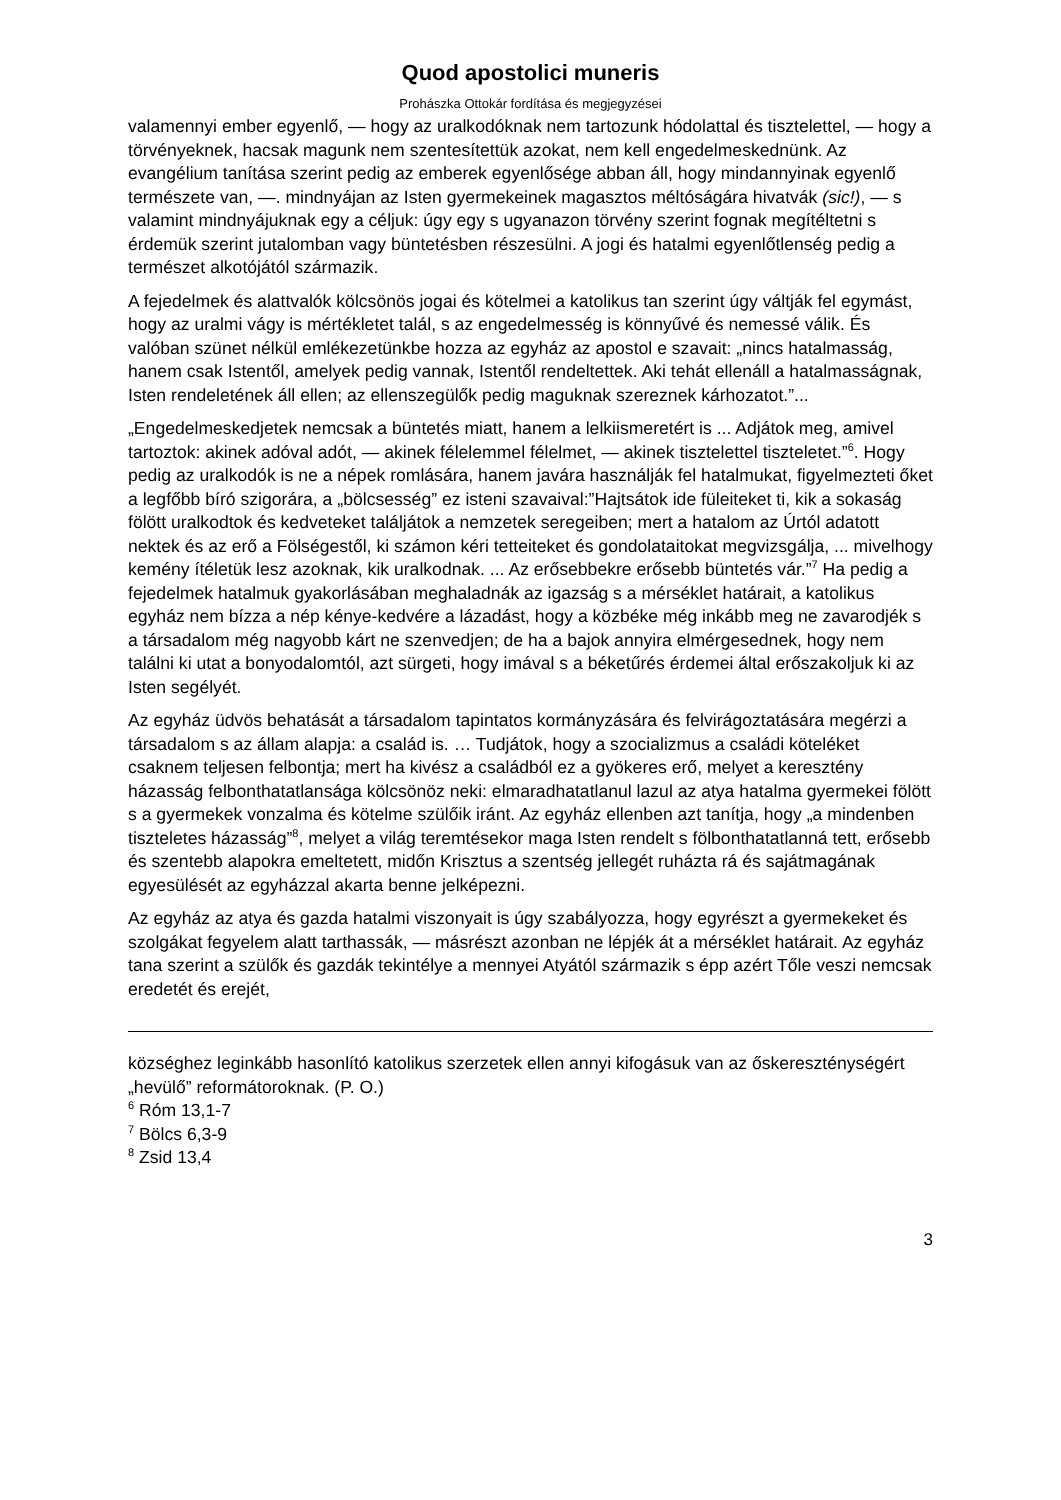Quod apostolici muneris
Prohászka Ottokár fordítása és megjegyzései
valamennyi ember egyenlő, — hogy az uralkodóknak nem tartozunk hódolattal és tisztelettel, — hogy a törvényeknek, hacsak magunk nem szentesítettük azokat, nem kell engedelmeskednünk. Az evangélium tanítása szerint pedig az emberek egyenlősége abban áll, hogy mindannyinak egyenlő természete van, —. mindnyájan az Isten gyermekeinek magasztos méltóságára hivatvák (sic!), — s valamint mindnyájuknak egy a céljuk: úgy egy s ugyanazon törvény szerint fognak megítéltetni s érdemük szerint jutalomban vagy büntetésben részesülni. A jogi és hatalmi egyenlőtlenség pedig a természet alkotójától származik.
A fejedelmek és alattvalók kölcsönös jogai és kötelmei a katolikus tan szerint úgy váltják fel egymást, hogy az uralmi vágy is mértékletet talál, s az engedelmesség is könnyűvé és nemessé válik. És valóban szünet nélkül emlékezetünkbe hozza az egyház az apostol e szavait: „nincs hatalmasság, hanem csak Istentől, amelyek pedig vannak, Istentől rendeltettek. Aki tehát ellenáll a hatalmasságnak, Isten rendeletének áll ellen; az ellenszegülők pedig maguknak szereznek kárhozatot.”...
„Engedelmeskedjetek nemcsak a büntetés miatt, hanem a lelkiismeretért is ... Adjátok meg, amivel tartoztok: akinek adóval adót, — akinek félelemmel félelmet, — akinek tisztelettel tiszteletet.”<sup>6</sup>. Hogy pedig az uralkodók is ne a népek romlására, hanem javára használják fel hatalmukat, figyelmezteti őket a legfőbb bíró szigorára, a „bölcsesség” ez isteni szavaival:”Hajtsátok ide füleiteket ti, kik a sokaság fölött uralkodtok és kedveteket találjátok a nemzetek seregeiben; mert a hatalom az Úrtól adatott nektek és az erő a Fölségestől, ki számon kéri tetteiteket és gondolataitokat megvizsgálja, ... mivelhogy kemény ítéletük lesz azoknak, kik uralkodnak. ... Az erősebbekre erősebb büntetés vár.”<sup>7</sup> Ha pedig a fejedelmek hatalmuk gyakorlásában meghaladnák az igazság s a mérséklet határait, a katolikus egyház nem bízza a nép kénye-kedvére a lázadást, hogy a közbéke még inkább meg ne zavarodjék s a társadalom még nagyobb kárt ne szenvedjen; de ha a bajok annyira elmérgesednek, hogy nem találni ki utat a bonyodalomtól, azt sürgeti, hogy imával s a béketűrés érdemei által erőszakoljuk ki az Isten segélyét.
Az egyház üdvös behatását a társadalom tapintatos kormányzására és felvirágoztatására megérzi a társadalom s az állam alapja: a család is. … Tudjátok, hogy a szocializmus a családi köteléket csaknem teljesen felbontja; mert ha kivész a családból ez a gyökeres erő, melyet a keresztény házasság felbonthatatlansága kölcsönöz neki: elmaradhatatlanul lazul az atya hatalma gyermekei fölött s a gyermekek vonzalma és kötelme szülőik iránt. Az egyház ellenben azt tanítja, hogy „a mindenben tiszteletes házasság”<sup>8</sup>, melyet a világ teremtésekor maga Isten rendelt s fölbonthatatlanná tett, erősebb és szentebb alapokra emeltetett, midőn Krisztus a szentség jellegét ruházta rá és sajátmagának egyesülését az egyházzal akarta benne jelképezni.
Az egyház az atya és gazda hatalmi viszonyait is úgy szabályozza, hogy egyrészt a gyermekeket és szolgákat fegyelem alatt tarthassák, — másrészt azonban ne lépjék át a mérséklet határait. Az egyház tana szerint a szülők és gazdák tekintélye a mennyei Atyától származik s épp azért Tőle veszi nemcsak eredetét és erejét,
községhez leginkább hasonlító katolikus szerzetek ellen annyi kifogásuk van az őskereszténységért „hevülő” reformátoroknak. (P. O.)
<sup>6</sup> Róm 13,1-7
<sup>7</sup> Bölcs 6,3-9
<sup>8</sup> Zsid 13,4
3